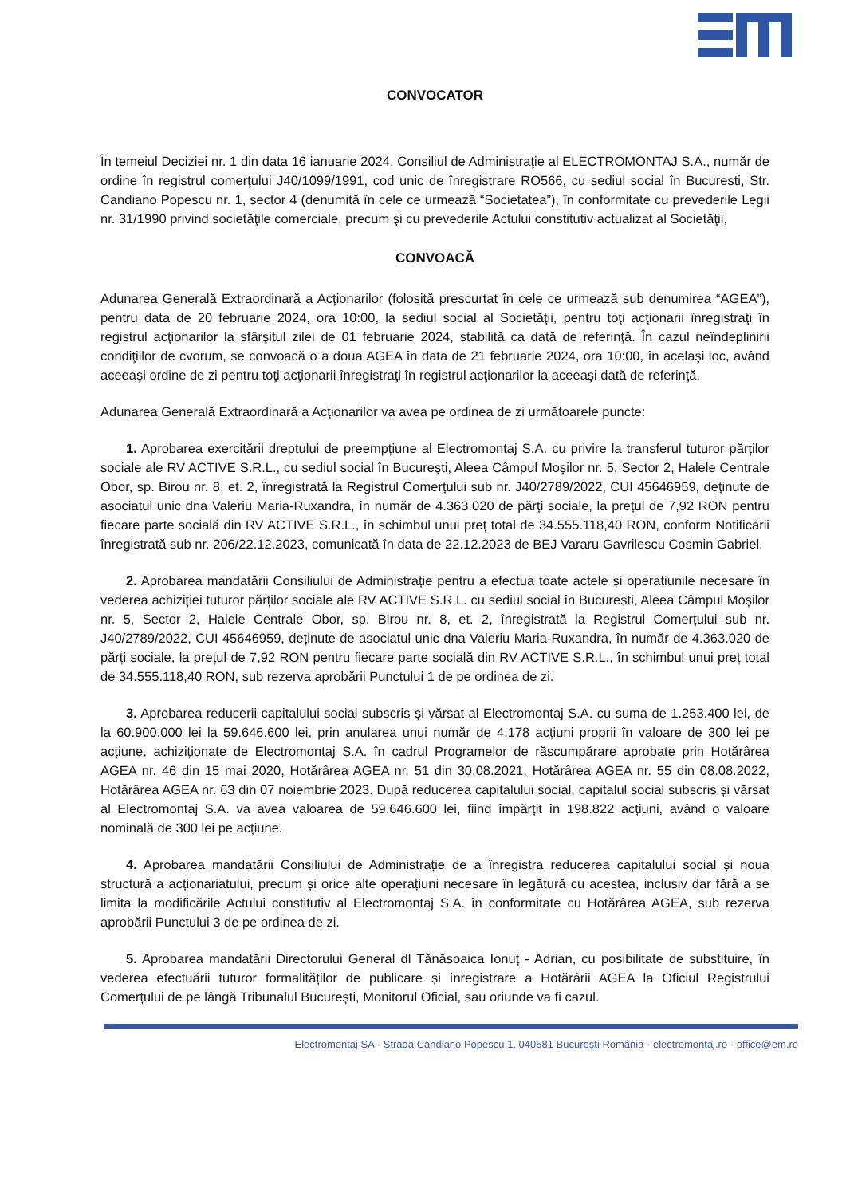CONVOCATOR
În temeiul Deciziei nr. 1 din data 16 ianuarie 2024, Consiliul de Administraţie al ELECTROMONTAJ S.A., număr de ordine în registrul comerţului J40/1099/1991, cod unic de înregistrare RO566, cu sediul social în Bucuresti, Str. Candiano Popescu nr. 1, sector 4 (denumită în cele ce urmează “Societatea”), în conformitate cu prevederile Legii nr. 31/1990 privind societăţile comerciale, precum şi cu prevederile Actului constitutiv actualizat al Societăţii,
CONVOACĂ
Adunarea Generală Extraordinară a Acţionarilor (folosită prescurtat în cele ce urmează sub denumirea “AGEA”), pentru data de 20 februarie 2024, ora 10:00, la sediul social al Societăţii, pentru toţi acţionarii înregistraţi în registrul acţionarilor la sfârşitul zilei de 01 februarie 2024, stabilită ca dată de referinţă. În cazul neîndeplinirii condiţiilor de cvorum, se convoacă o a doua AGEA în data de 21 februarie 2024, ora 10:00, în acelaşi loc, având aceeaşi ordine de zi pentru toţi acţionarii înregistraţi în registrul acţionarilor la aceeaşi dată de referinţă.
Adunarea Generală Extraordinară a Acţionarilor va avea pe ordinea de zi următoarele puncte:
1. Aprobarea exercitării dreptului de preempțiune al Electromontaj S.A. cu privire la transferul tuturor părților sociale ale RV ACTIVE S.R.L., cu sediul social în București, Aleea Câmpul Moșilor nr. 5, Sector 2, Halele Centrale Obor, sp. Birou nr. 8, et. 2, înregistrată la Registrul Comerțului sub nr. J40/2789/2022, CUI 45646959, deținute de asociatul unic dna Valeriu Maria-Ruxandra, în număr de 4.363.020 de părți sociale, la prețul de 7,92 RON pentru fiecare parte socială din RV ACTIVE S.R.L., în schimbul unui preț total de 34.555.118,40 RON, conform Notificării înregistrată sub nr. 206/22.12.2023, comunicată în data de 22.12.2023 de BEJ Vararu Gavrilescu Cosmin Gabriel.
2. Aprobarea mandatării Consiliului de Administrație pentru a efectua toate actele și operațiunile necesare în vederea achiziției tuturor părților sociale ale RV ACTIVE S.R.L. cu sediul social în București, Aleea Câmpul Moșilor nr. 5, Sector 2, Halele Centrale Obor, sp. Birou nr. 8, et. 2, înregistrată la Registrul Comerțului sub nr. J40/2789/2022, CUI 45646959, deținute de asociatul unic dna Valeriu Maria-Ruxandra, în număr de 4.363.020 de părți sociale, la prețul de 7,92 RON pentru fiecare parte socială din RV ACTIVE S.R.L., în schimbul unui preț total de 34.555.118,40 RON, sub rezerva aprobării Punctului 1 de pe ordinea de zi.
3. Aprobarea reducerii capitalului social subscris și vărsat al Electromontaj S.A. cu suma de 1.253.400 lei, de la 60.900.000 lei la 59.646.600 lei, prin anularea unui număr de 4.178 acțiuni proprii în valoare de 300 lei pe acțiune, achiziționate de Electromontaj S.A. în cadrul Programelor de răscumpărare aprobate prin Hotărârea AGEA nr. 46 din 15 mai 2020, Hotărârea AGEA nr. 51 din 30.08.2021, Hotărârea AGEA nr. 55 din 08.08.2022, Hotărârea AGEA nr. 63 din 07 noiembrie 2023. După reducerea capitalului social, capitalul social subscris și vărsat al Electromontaj S.A. va avea valoarea de 59.646.600 lei, fiind împărțit în 198.822 acțiuni, având o valoare nominală de 300 lei pe acțiune.
4. Aprobarea mandatării Consiliului de Administrație de a înregistra reducerea capitalului social și noua structură a acționariatului, precum și orice alte operațiuni necesare în legătură cu acestea, inclusiv dar fără a se limita la modificările Actului constitutiv al Electromontaj S.A. în conformitate cu Hotărârea AGEA, sub rezerva aprobării Punctului 3 de pe ordinea de zi.
5. Aprobarea mandatării Directorului General dl Tănăsoaica Ionuț - Adrian, cu posibilitate de substituire, în vederea efectuării tuturor formalităților de publicare și înregistrare a Hotărârii AGEA la Oficiul Registrului Comerțului de pe lângă Tribunalul București, Monitorul Oficial, sau oriunde va fi cazul.
Electromontaj SA · Strada Candiano Popescu 1, 040581 București România · electromontaj.ro · office@em.ro